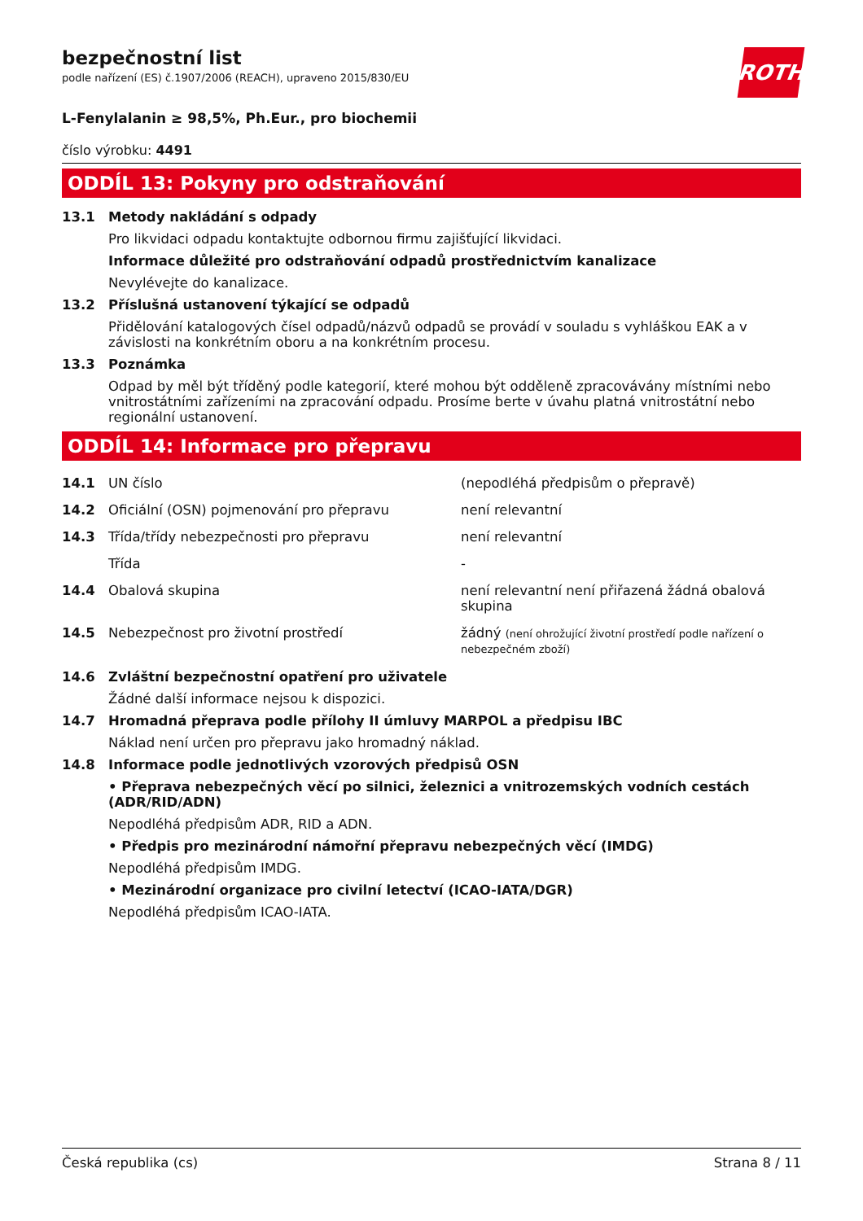ROTH
bezpečnostní list
podle nařízení (ES) č.1907/2006 (REACH), upraveno 2015/830/EU
L-Fenylalanin ≥ 98,5%, Ph.Eur., pro biochemii
číslo výrobku: 4491
ODDÍL 13: Pokyny pro odstraňování
13.1 Metody nakládání s odpady
Pro likvidaci odpadu kontaktujte odbornou firmu zajišťující likvidaci.
Informace důležité pro odstraňování odpadů prostřednictvím kanalizace
Nevylévejte do kanalizace.
13.2 Příslušná ustanovení týkající se odpadů
Přidělování katalogových čísel odpadů/názvů odpadů se provádí v souladu s vyhláškou EAK a v závislosti na konkrétním oboru a na konkrétním procesu.
13.3 Poznámka
Odpad by měl být tříděný podle kategorií, které mohou být odděleně zpracovávány místními nebo vnitrostátními zařízeními na zpracování odpadu. Prosíme berte v úvahu platná vnitrostátní nebo regionální ustanovení.
ODDÍL 14: Informace pro přepravu
| 14.1 | UN číslo | (nepodléhá předpisům o přepravě) |
| 14.2 | Oficiální (OSN) pojmenování pro přepravu | není relevantní |
| 14.3 | Třída/třídy nebezpečnosti pro přepravu | není relevantní |
| | Třída | - |
| 14.4 | Obalová skupina | není relevantní není přiřazená žádná obalová skupina |
| 14.5 | Nebezpečnost pro životní prostředí | žádný (není ohrožující životní prostředí podle nařízení o nebezpečném zboží) |
14.6 Zvláštní bezpečnostní opatření pro uživatele
Žádné další informace nejsou k dispozici.
14.7 Hromadná přeprava podle přílohy II úmluvy MARPOL a předpisu IBC
Náklad není určen pro přepravu jako hromadný náklad.
14.8 Informace podle jednotlivých vzorových předpisů OSN
• Přeprava nebezpečných věcí po silnici, železnici a vnitrozemských vodních cestách (ADR/RID/ADN)
Nepodléhá předpisům ADR, RID a ADN.
• Předpis pro mezinárodní námořní přepravu nebezpečných věcí (IMDG)
Nepodléhá předpisům IMDG.
• Mezinárodní organizace pro civilní letectví (ICAO-IATA/DGR)
Nepodléhá předpisům ICAO-IATA.
Česká republika (cs) Strana 8 / 11